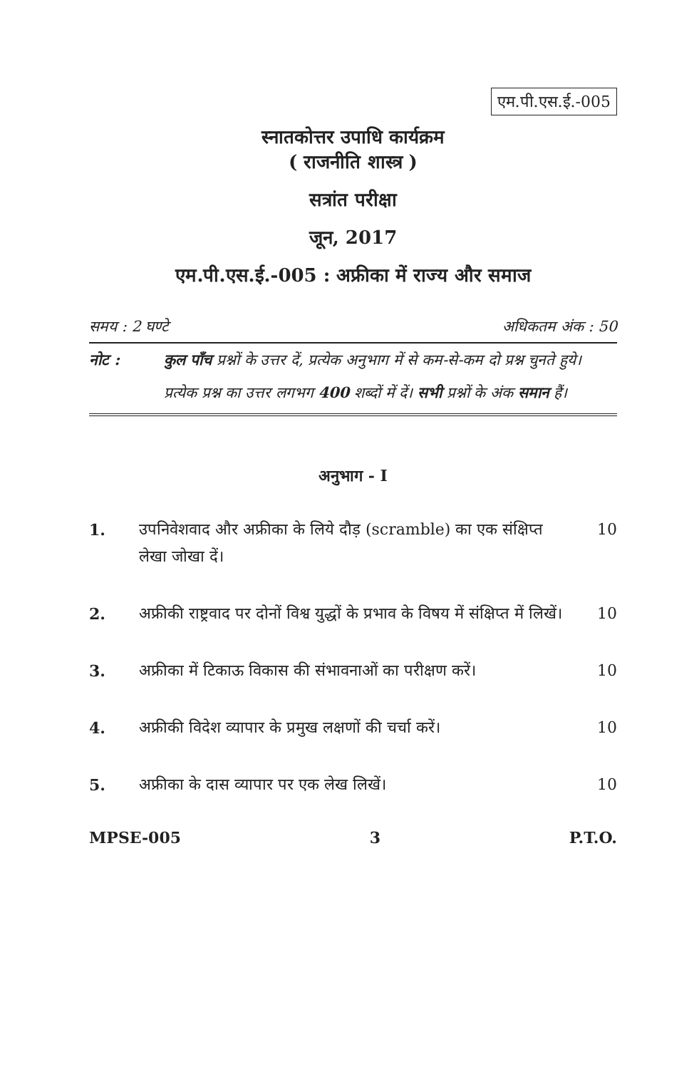एम.पी.एस.ई.-005
स्नातकोत्तर उपाधि कार्यक्रम
( राजनीति शास्त्र )
सत्रांत परीक्षा
जून, 2017
एम.पी.एस.ई.-005 : अफ्रीका में राज्य और समाज
समय : 2 घण्टे अधिकतम अंक : 50
नोट : कुल पाँच प्रश्नों के उत्तर दें, प्रत्येक अनुभाग में से कम-से-कम दो प्रश्न चुनते हुये। प्रत्येक प्रश्न का उत्तर लगभग 400 शब्दों में दें। सभी प्रश्नों के अंक समान हैं।
अनुभाग - I
1. उपनिवेशवाद और अफ्रीका के लिये दौड़ (scramble) का एक संक्षिप्त लेखा जोखा दें। 10
2. अफ्रीकी राष्ट्रवाद पर दोनों विश्व युद्धों के प्रभाव के विषय में संक्षिप्त में लिखें। 10
3. अफ्रीका में टिकाऊ विकास की संभावनाओं का परीक्षण करें। 10
4. अफ्रीकी विदेश व्यापार के प्रमुख लक्षणों की चर्चा करें। 10
5. अफ्रीका के दास व्यापार पर एक लेख लिखें। 10
MPSE-005 3 P.T.O.